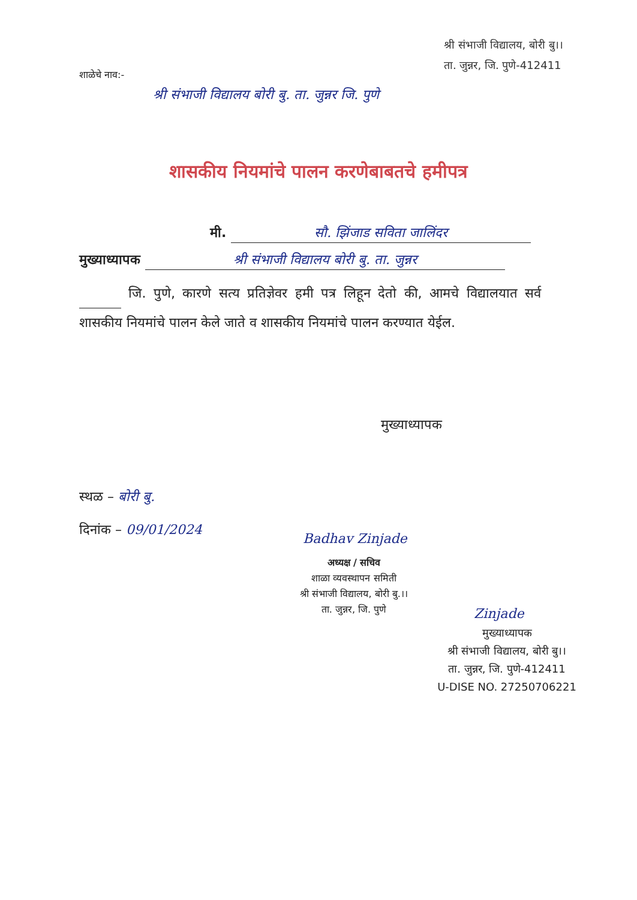श्री संभाजी विद्यालय, बोरी बु।।
ता. जुन्नर, जि. पुणे-412411
शाळेचे नाव:-
श्री संभाजी विद्यालय बोरी बु. ता. जुन्नर जि. पुणे
शासकीय नियमांचे पालन करणेबाबतचे हमीपत्र
मी. सौ. झिंजाड सविता जालिंदर
मुख्याध्यापक श्री संभाजी विद्यालय बोरी बु. ता. जुन्नर
जि. पुणे, कारणे सत्य प्रतिज्ञेवर हमी पत्र लिहून देतो की, आमचे विद्यालयात सर्व शासकीय नियमांचे पालन केले जाते व शासकीय नियमांचे पालन करण्यात येईल.
मुख्याध्यापक
स्थळ – बोरी बु.
दिनांक – 09/01/2024
Badhav Zinjade
अध्यक्ष / सचिव
शाळा व्यवस्थापन समिती
श्री संभाजी विद्यालय, बोरी बु.।।
ता. जुन्नर, जि. पुणे
Zinjade
मुख्याध्यापक
श्री संभाजी विद्यालय, बोरी बु।।
ता. जुन्नर, जि. पुणे-412411
U-DISE NO. 27250706221